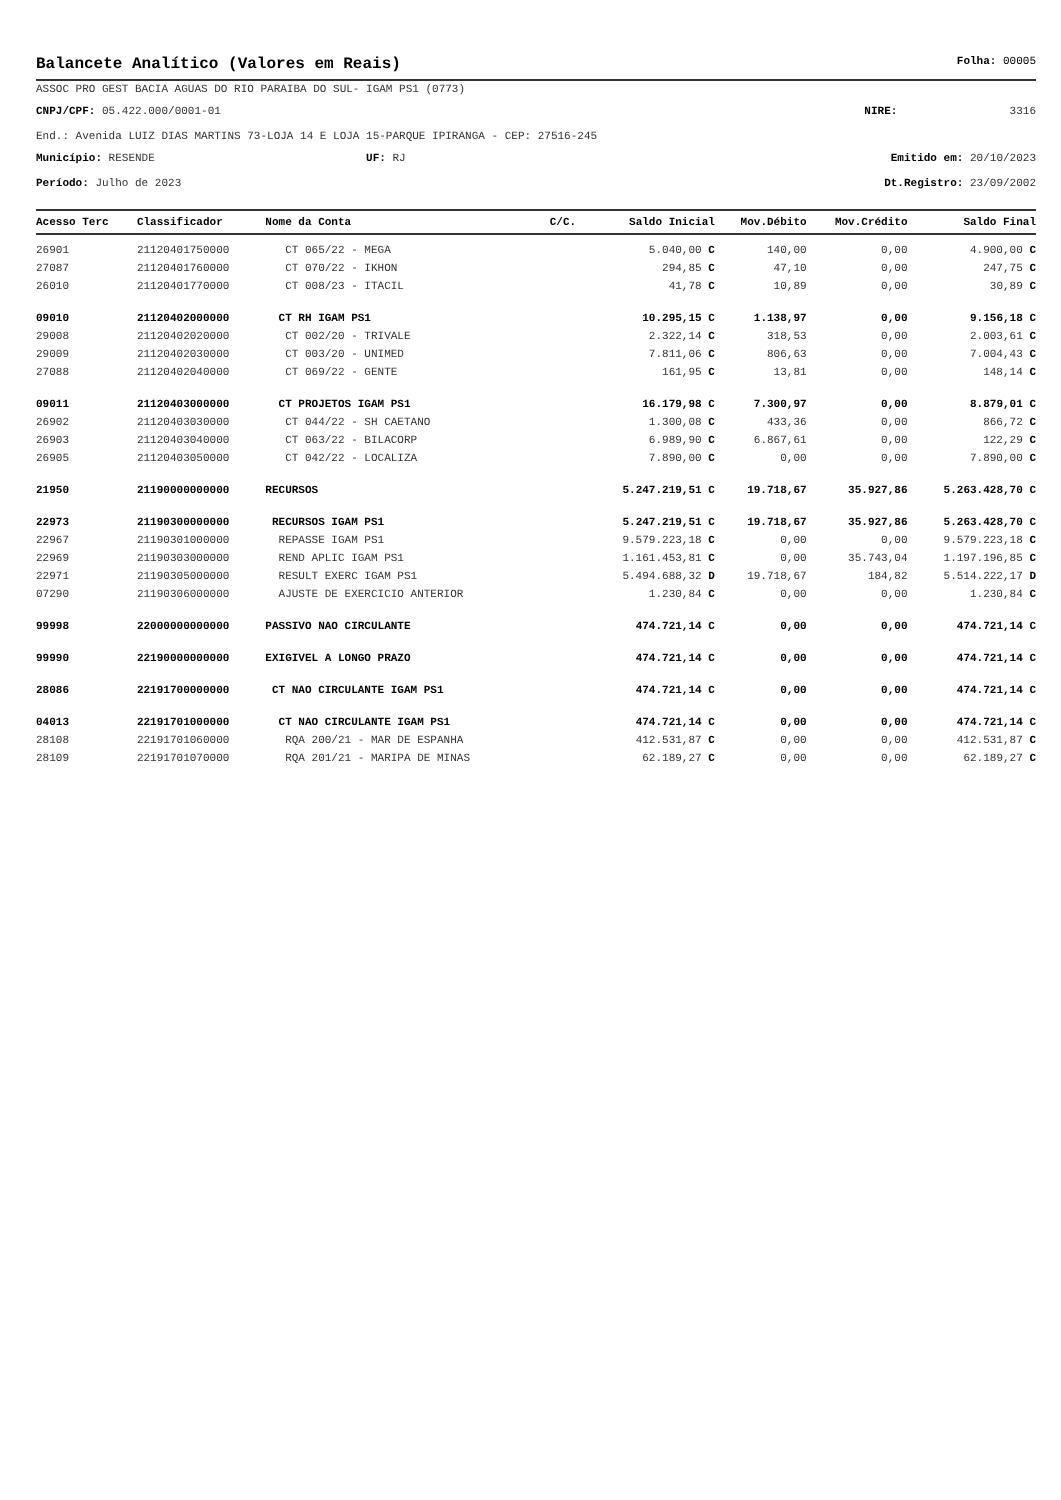Balancete Analítico (Valores em Reais) Folha: 00005
ASSOC PRO GEST BACIA AGUAS DO RIO PARAIBA DO SUL- IGAM PS1 (0773)
CNPJ/CPF: 05.422.000/0001-01 NIRE: 3316
End.: Avenida LUIZ DIAS MARTINS 73-LOJA 14 E LOJA 15-PARQUE IPIRANGA - CEP: 27516-245
Município: RESENDE UF: RJ Emitido em: 20/10/2023
Período: Julho de 2023 Dt.Registro: 23/09/2002
| Acesso Terc | Classificador | Nome da Conta | C/C. | Saldo Inicial | Mov.Débito | Mov.Crédito | Saldo Final |
| --- | --- | --- | --- | --- | --- | --- | --- |
| 26901 | 21120401750000 | CT 065/22 - MEGA | | 5.040,00 C | 140,00 | 0,00 | 4.900,00 C |
| 27087 | 21120401760000 | CT 070/22 - IKHON | | 294,85 C | 47,10 | 0,00 | 247,75 C |
| 26010 | 21120401770000 | CT 008/23 - ITACIL | | 41,78 C | 10,89 | 0,00 | 30,89 C |
| 09010 | 21120402000000 | CT RH IGAM PS1 | | 10.295,15 C | 1.138,97 | 0,00 | 9.156,18 C |
| 29008 | 21120402020000 | CT 002/20 - TRIVALE | | 2.322,14 C | 318,53 | 0,00 | 2.003,61 C |
| 29009 | 21120402030000 | CT 003/20 - UNIMED | | 7.811,06 C | 806,63 | 0,00 | 7.004,43 C |
| 27088 | 21120402040000 | CT 069/22 - GENTE | | 161,95 C | 13,81 | 0,00 | 148,14 C |
| 09011 | 21120403000000 | CT PROJETOS IGAM PS1 | | 16.179,98 C | 7.300,97 | 0,00 | 8.879,01 C |
| 26902 | 21120403030000 | CT 044/22 - SH CAETANO | | 1.300,08 C | 433,36 | 0,00 | 866,72 C |
| 26903 | 21120403040000 | CT 063/22 - BILACORP | | 6.989,90 C | 6.867,61 | 0,00 | 122,29 C |
| 26905 | 21120403050000 | CT 042/22 - LOCALIZA | | 7.890,00 C | 0,00 | 0,00 | 7.890,00 C |
| 21950 | 21190000000000 | RECURSOS | | 5.247.219,51 C | 19.718,67 | 35.927,86 | 5.263.428,70 C |
| 22973 | 21190300000000 | RECURSOS IGAM PS1 | | 5.247.219,51 C | 19.718,67 | 35.927,86 | 5.263.428,70 C |
| 22967 | 21190301000000 | REPASSE IGAM PS1 | | 9.579.223,18 C | 0,00 | 0,00 | 9.579.223,18 C |
| 22969 | 21190303000000 | REND APLIC IGAM PS1 | | 1.161.453,81 C | 0,00 | 35.743,04 | 1.197.196,85 C |
| 22971 | 21190305000000 | RESULT EXERC IGAM PS1 | | 5.494.688,32 D | 19.718,67 | 184,82 | 5.514.222,17 D |
| 07290 | 21190306000000 | AJUSTE DE EXERCICIO ANTERIOR | | 1.230,84 C | 0,00 | 0,00 | 1.230,84 C |
| 99998 | 22000000000000 | PASSIVO NAO CIRCULANTE | | 474.721,14 C | 0,00 | 0,00 | 474.721,14 C |
| 99990 | 22190000000000 | EXIGIVEL A LONGO PRAZO | | 474.721,14 C | 0,00 | 0,00 | 474.721,14 C |
| 28086 | 22191700000000 | CT NAO CIRCULANTE IGAM PS1 | | 474.721,14 C | 0,00 | 0,00 | 474.721,14 C |
| 04013 | 22191701000000 | CT NAO CIRCULANTE IGAM PS1 | | 474.721,14 C | 0,00 | 0,00 | 474.721,14 C |
| 28108 | 22191701060000 | RQA 200/21 - MAR DE ESPANHA | | 412.531,87 C | 0,00 | 0,00 | 412.531,87 C |
| 28109 | 22191701070000 | RQA 201/21 - MARIPA DE MINAS | | 62.189,27 C | 0,00 | 0,00 | 62.189,27 C |